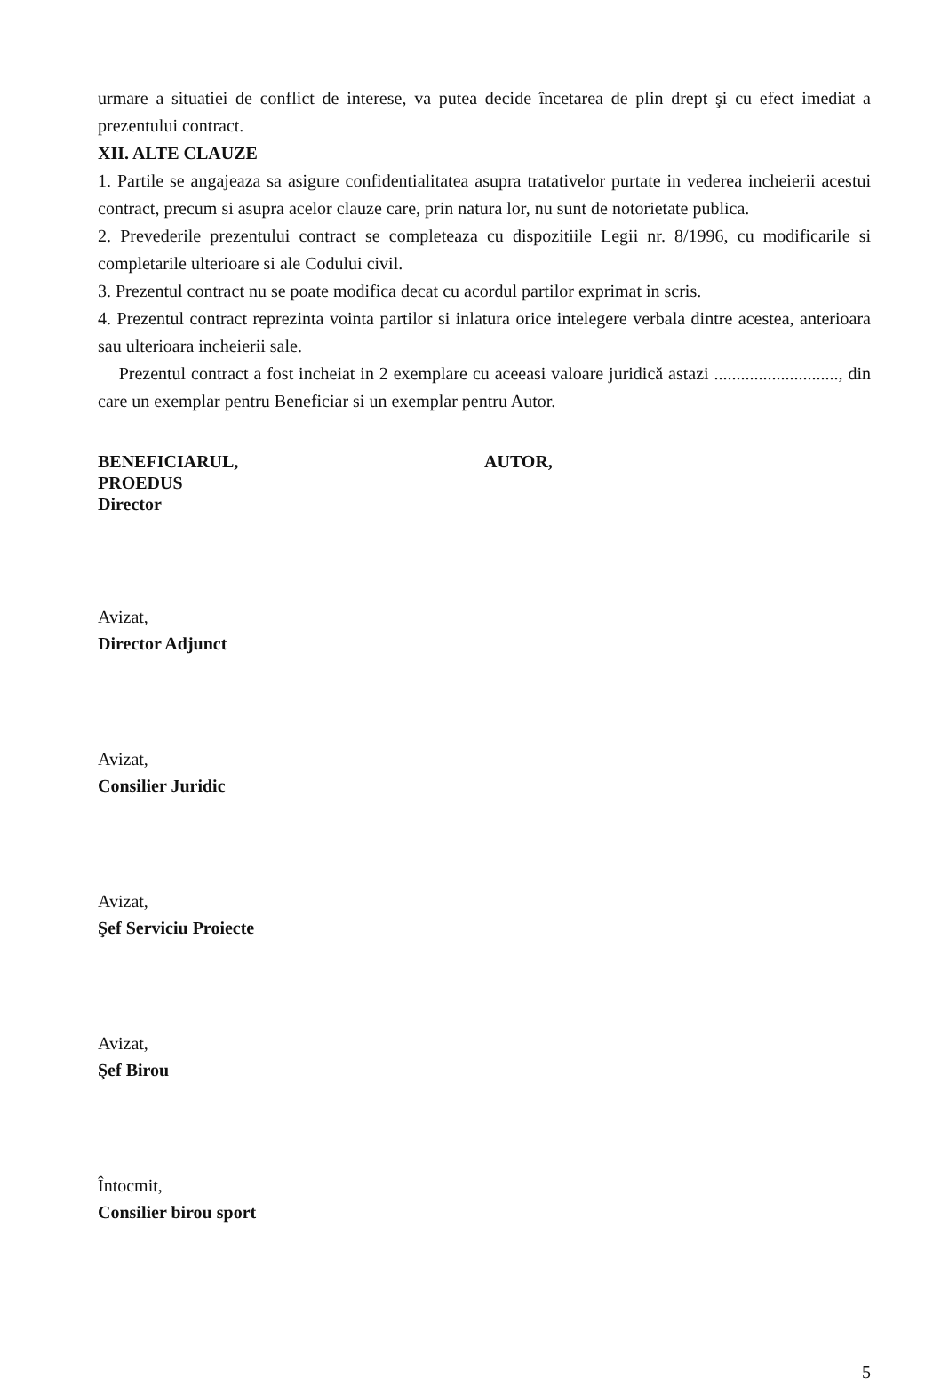urmare a situatiei de conflict de interese, va putea decide încetarea de plin drept şi cu efect imediat a prezentului contract.
XII. ALTE CLAUZE
1. Partile se angajeaza sa asigure confidentialitatea asupra tratativelor purtate in vederea incheierii acestui contract, precum si asupra acelor clauze care, prin natura lor, nu sunt de notorietate publica.
2. Prevederile prezentului contract se completeaza cu dispozitiile Legii nr. 8/1996, cu modificarile si completarile ulterioare si ale Codului civil.
3. Prezentul contract nu se poate modifica decat cu acordul partilor exprimat in scris.
4. Prezentul contract reprezinta vointa partilor si inlatura orice intelegere verbala dintre acestea, anterioara sau ulterioara incheierii sale.
Prezentul contract a fost incheiat in 2 exemplare cu aceeasi valoare juridică astazi ............................, din care un exemplar pentru Beneficiar si un exemplar pentru Autor.
BENEFICIARUL,
PROEDUS
Director
AUTOR,
Avizat,
Director Adjunct
Avizat,
Consilier Juridic
Avizat,
Şef Serviciu Proiecte
Avizat,
Şef Birou
Întocmit,
Consilier birou sport
5